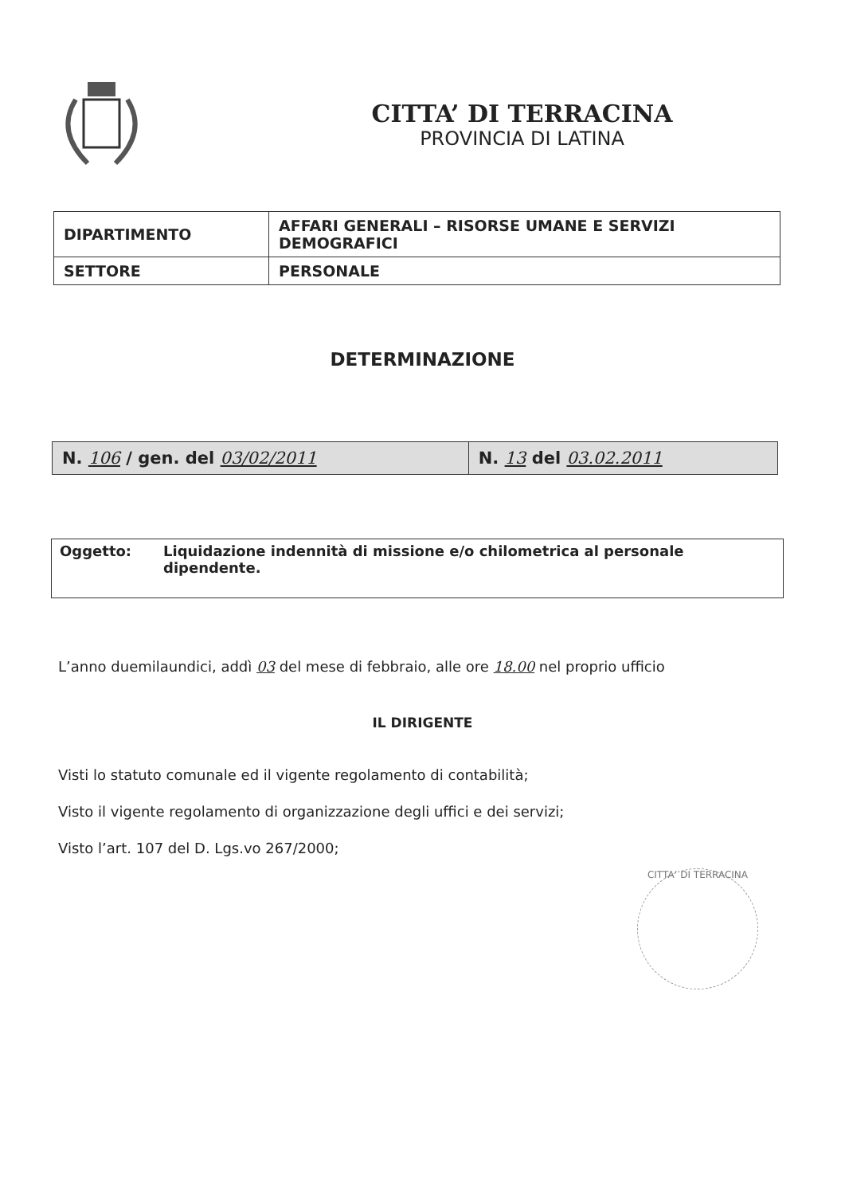CITTA’ DI TERRACINA
PROVINCIA DI LATINA
| DIPARTIMENTO | AFFARI GENERALI – RISORSE UMANE E SERVIZI DEMOGRAFICI |
| SETTORE | PERSONALE |
DETERMINAZIONE
| N. 106 / gen. del 03/02/2011 | N. 13 del 03.02.2011 |
Oggetto: Liquidazione indennità di missione e/o chilometrica al personale dipendente.
L’anno duemilaundici, addì 03 del mese di febbraio, alle ore 18.00 nel proprio ufficio
IL DIRIGENTE
Visti lo statuto comunale ed il vigente regolamento di contabilità;
Visto il vigente regolamento di organizzazione degli uffici e dei servizi;
Visto l’art. 107 del D. Lgs.vo 267/2000;
CITTA’ DI TERRACINA